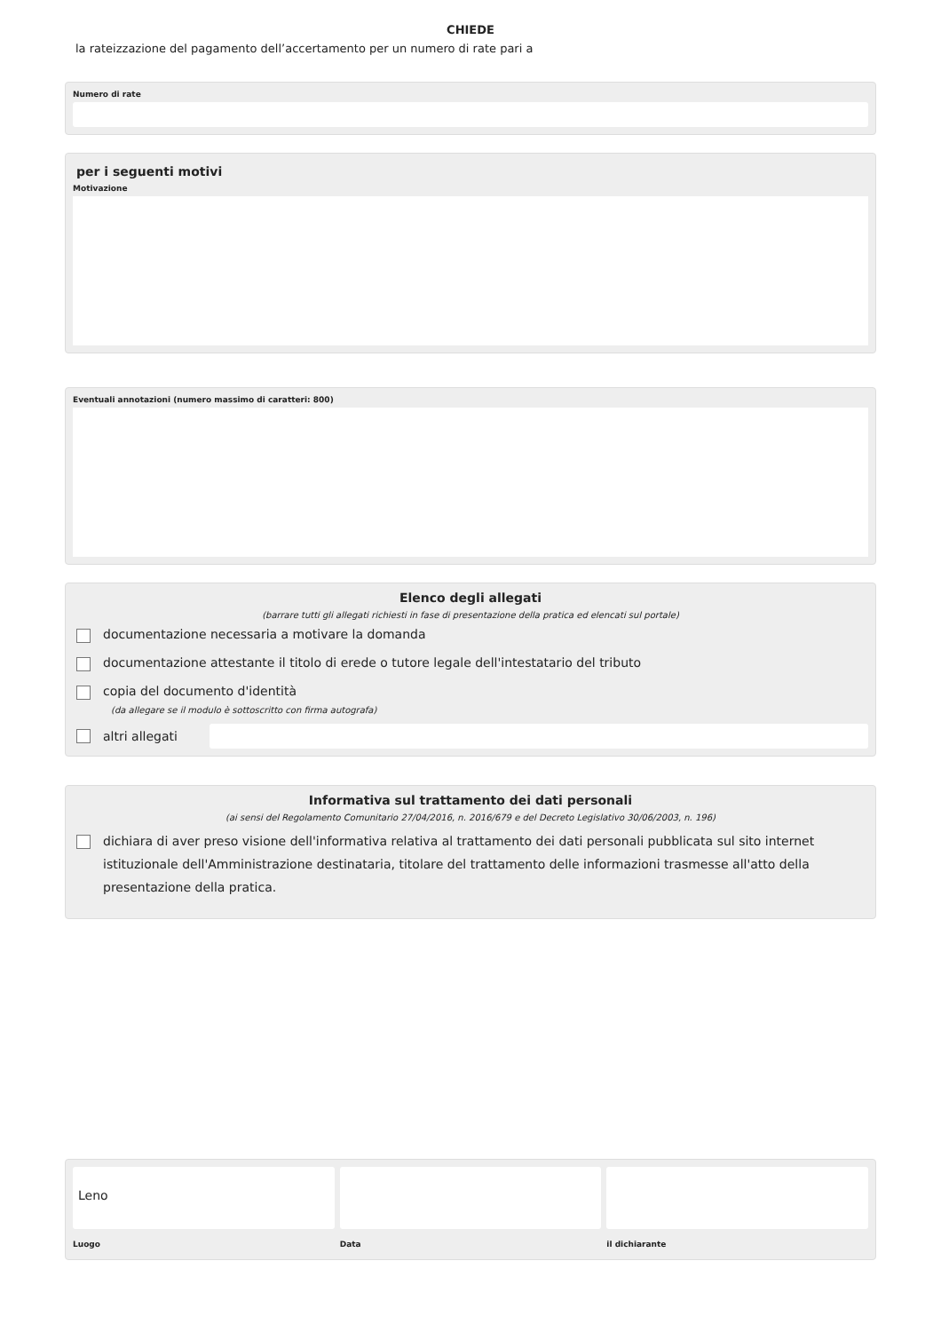CHIEDE
la rateizzazione del pagamento dell’accertamento per un numero di rate pari a
Numero di rate
per i seguenti motivi
Motivazione
Eventuali annotazioni (numero massimo di caratteri: 800)
Elenco degli allegati
(barrare tutti gli allegati richiesti in fase di presentazione della pratica ed elencati sul portale)
documentazione necessaria a motivare la domanda
documentazione attestante il titolo di erede o tutore legale dell'intestatario del tributo
copia del documento d'identità
(da allegare se il modulo è sottoscritto con firma autografa)
altri allegati
Informativa sul trattamento dei dati personali
(ai sensi del Regolamento Comunitario 27/04/2016, n. 2016/679 e del Decreto Legislativo 30/06/2003, n. 196)
dichiara di aver preso visione dell'informativa relativa al trattamento dei dati personali pubblicata sul sito internet istituzionale dell'Amministrazione destinataria, titolare del trattamento delle informazioni trasmesse all'atto della presentazione della pratica.
Leno
Luogo
Data il dichiarante